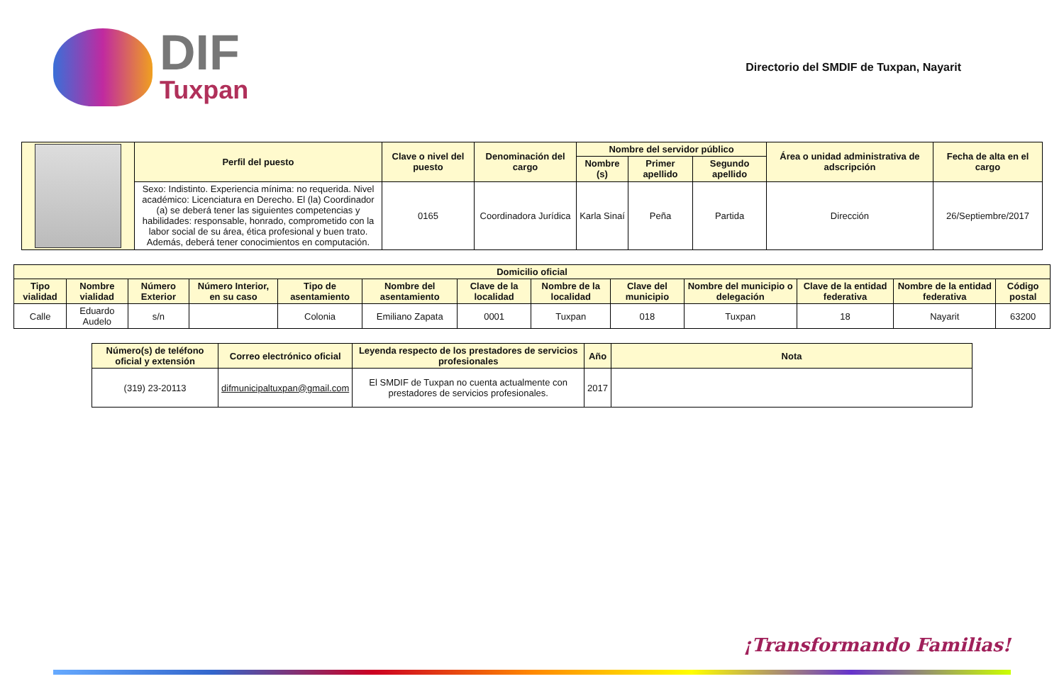DIF
Tuxpan
Directorio del SMDIF de Tuxpan, Nayarit
| | Perfil del puesto | Clave o nivel del puesto | Denominación del cargo | Nombre del servidor público | | | Área o unidad administrativa de adscripción | Fecha de alta en el cargo |
| --- | --- | --- | --- | --- | --- | --- | --- | --- |
| | | | | Nombre (s) | Primer apellido | Segundo apellido | | |
| | Sexo: Indistinto. Experiencia mínima: no requerida. Nivel académico: Licenciatura en Derecho. El (la) Coordinador (a) se deberá tener las siguientes competencias y habilidades: responsable, honrado, comprometido con la labor social de su área, ética profesional y buen trato. Además, deberá tener conocimientos en computación. | 0165 | Coordinadora Jurídica | Karla Sinaí | Peña | Partida | Dirección | 26/Septiembre/2017 |
| Domicilio oficial | | | | | | | | | | | | |
| --- | --- | --- | --- | --- | --- | --- | --- | --- | --- | --- | --- | --- |
| Tipo vialidad | Nombre vialidad | Número Exterior | Número Interior, en su caso | Tipo de asentamiento | Nombre del asentamiento | Clave de la localidad | Nombre de la localidad | Clave del municipio | Nombre del municipio o delegación | Clave de la entidad federativa | Nombre de la entidad federativa | Código postal |
| Calle | Eduardo Audelo | s/n | | Colonia | Emiliano Zapata | 0001 | Tuxpan | 018 | Tuxpan | 18 | Nayarit | 63200 |
| Número(s) de teléfono oficial y extensión | Correo electrónico oficial | Leyenda respecto de los prestadores de servicios profesionales | Año | Nota |
| --- | --- | --- | --- | --- |
| (319) 23-20113 | difmunicipaltuxpan@gmail.com | El SMDIF de Tuxpan no cuenta actualmente con prestadores de servicios profesionales. | 2017 | |
¡Transformando Familias!